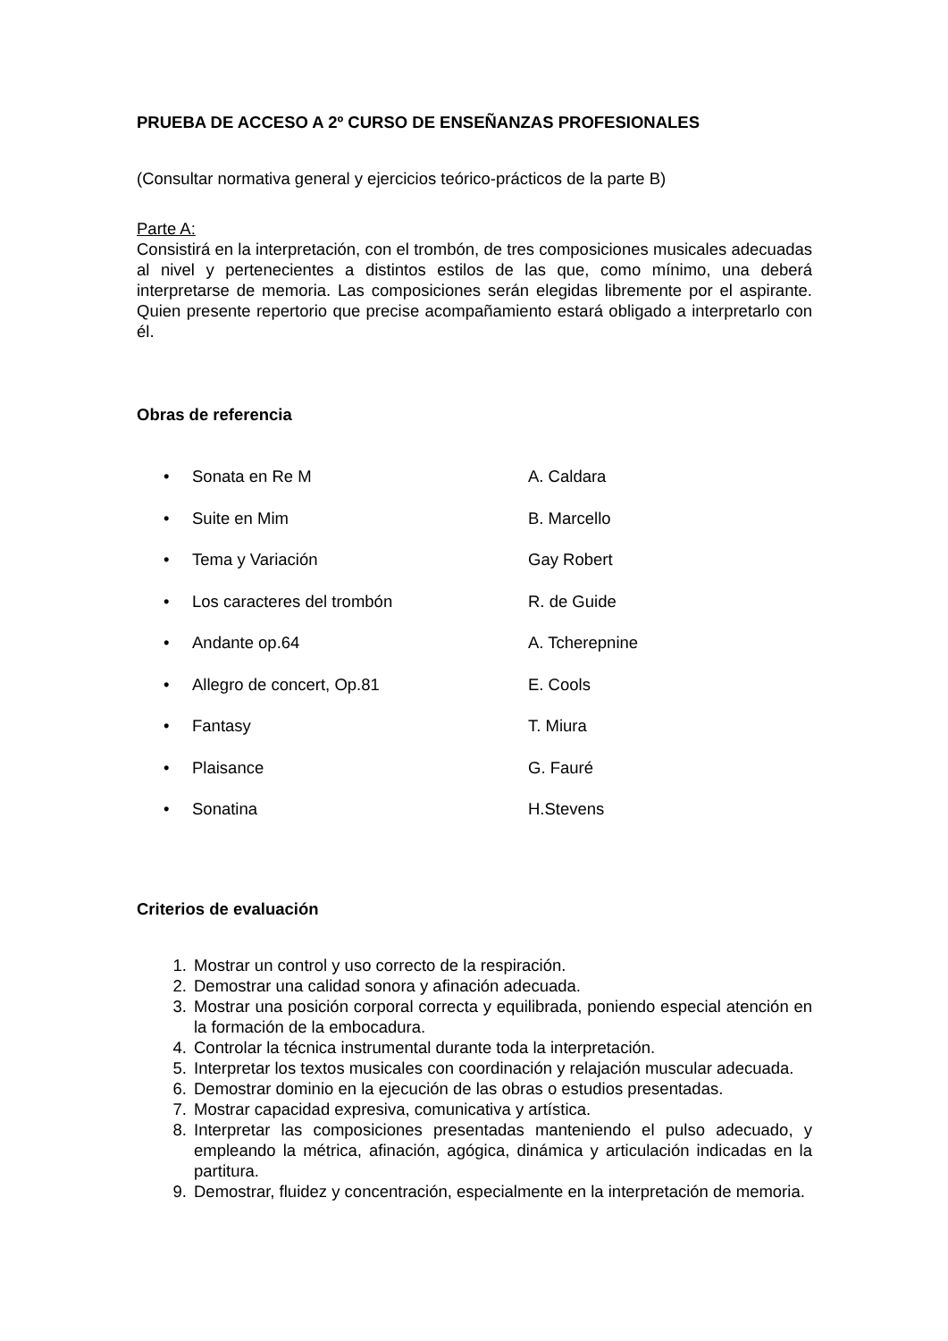PRUEBA DE ACCESO A 2º CURSO DE ENSEÑANZAS PROFESIONALES
(Consultar normativa general y ejercicios teórico-prácticos de la parte B)
Parte A:
Consistirá en la interpretación, con el trombón, de tres composiciones musicales adecuadas al nivel y pertenecientes a distintos estilos de las que, como mínimo, una deberá interpretarse de memoria. Las composiciones serán elegidas libremente por el aspirante. Quien presente repertorio que precise acompañamiento estará obligado a interpretarlo con él.
Obras de referencia
| • | Sonata en Re M | A. Caldara |
| • | Suite en Mim | B. Marcello |
| • | Tema y Variación | Gay Robert |
| • | Los caracteres del trombón | R. de Guide |
| • | Andante op.64 | A. Tcherepnine |
| • | Allegro de concert, Op.81 | E. Cools |
| • | Fantasy | T. Miura |
| • | Plaisance | G. Fauré |
| • | Sonatina | H.Stevens |
Criterios de evaluación
1. Mostrar un control y uso correcto de la respiración.
2. Demostrar una calidad sonora y afinación adecuada.
3. Mostrar una posición corporal correcta y equilibrada, poniendo especial atención en la formación de la embocadura.
4. Controlar la técnica instrumental durante toda la interpretación.
5. Interpretar los textos musicales con coordinación y relajación muscular adecuada.
6. Demostrar dominio en la ejecución de las obras o estudios presentadas.
7. Mostrar capacidad expresiva, comunicativa y artística.
8. Interpretar las composiciones presentadas manteniendo el pulso adecuado, y empleando la métrica, afinación, agógica, dinámica y articulación indicadas en la partitura.
9. Demostrar, fluidez y concentración, especialmente en la interpretación de memoria.